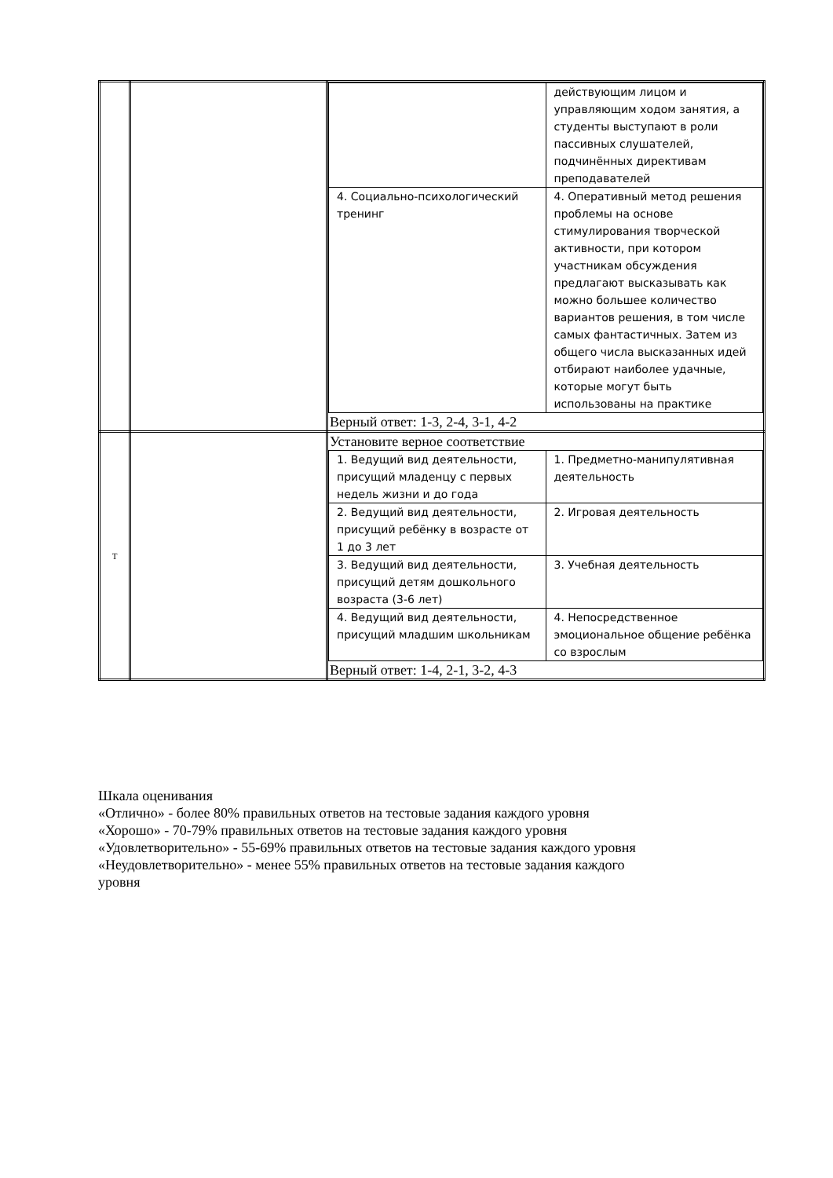| | | / / действующим лицом и управляющим ходом занятия, а студенты выступают в роли пассивных слушателей, подчинённых директивам преподавателей / / 4. Социально-психологический тренинг / 4. Оперативный метод решения проблемы на основе стимулирования творческой активности, при котором участникам обсуждения предлагают высказывать как можно большее количество вариантов решения, в том числе самых фантастичных. Затем из общего числа высказанных идей отбирают наиболее удачные, которые могут быть использованы на практике / Верный ответ: 1-3, 2-4, 3-1, 4-2 |
| Т | | Установите верное соответствие / 1. Ведущий вид деятельности, присущий младенцу с первых недель жизни и до года / 1. Предметно-манипулятивная деятельность / / 2. Ведущий вид деятельности, присущий ребёнку в возрасте от 1 до 3 лет / 2. Игровая деятельность / / 3. Ведущий вид деятельности, присущий детям дошкольного возраста (3-6 лет) / 3. Учебная деятельность / / 4. Ведущий вид деятельности, присущий младшим школьникам / 4. Непосредственное эмоциональное общение ребёнка со взрослым / Верный ответ: 1-4, 2-1, 3-2, 4-3 |
Шкала оценивания
«Отлично» - более 80% правильных ответов на тестовые задания каждого уровня
«Хорошо» - 70-79% правильных ответов на тестовые задания каждого уровня
«Удовлетворительно» - 55-69% правильных ответов на тестовые задания каждого уровня
«Неудовлетворительно» - менее 55% правильных ответов на тестовые задания каждого
уровня